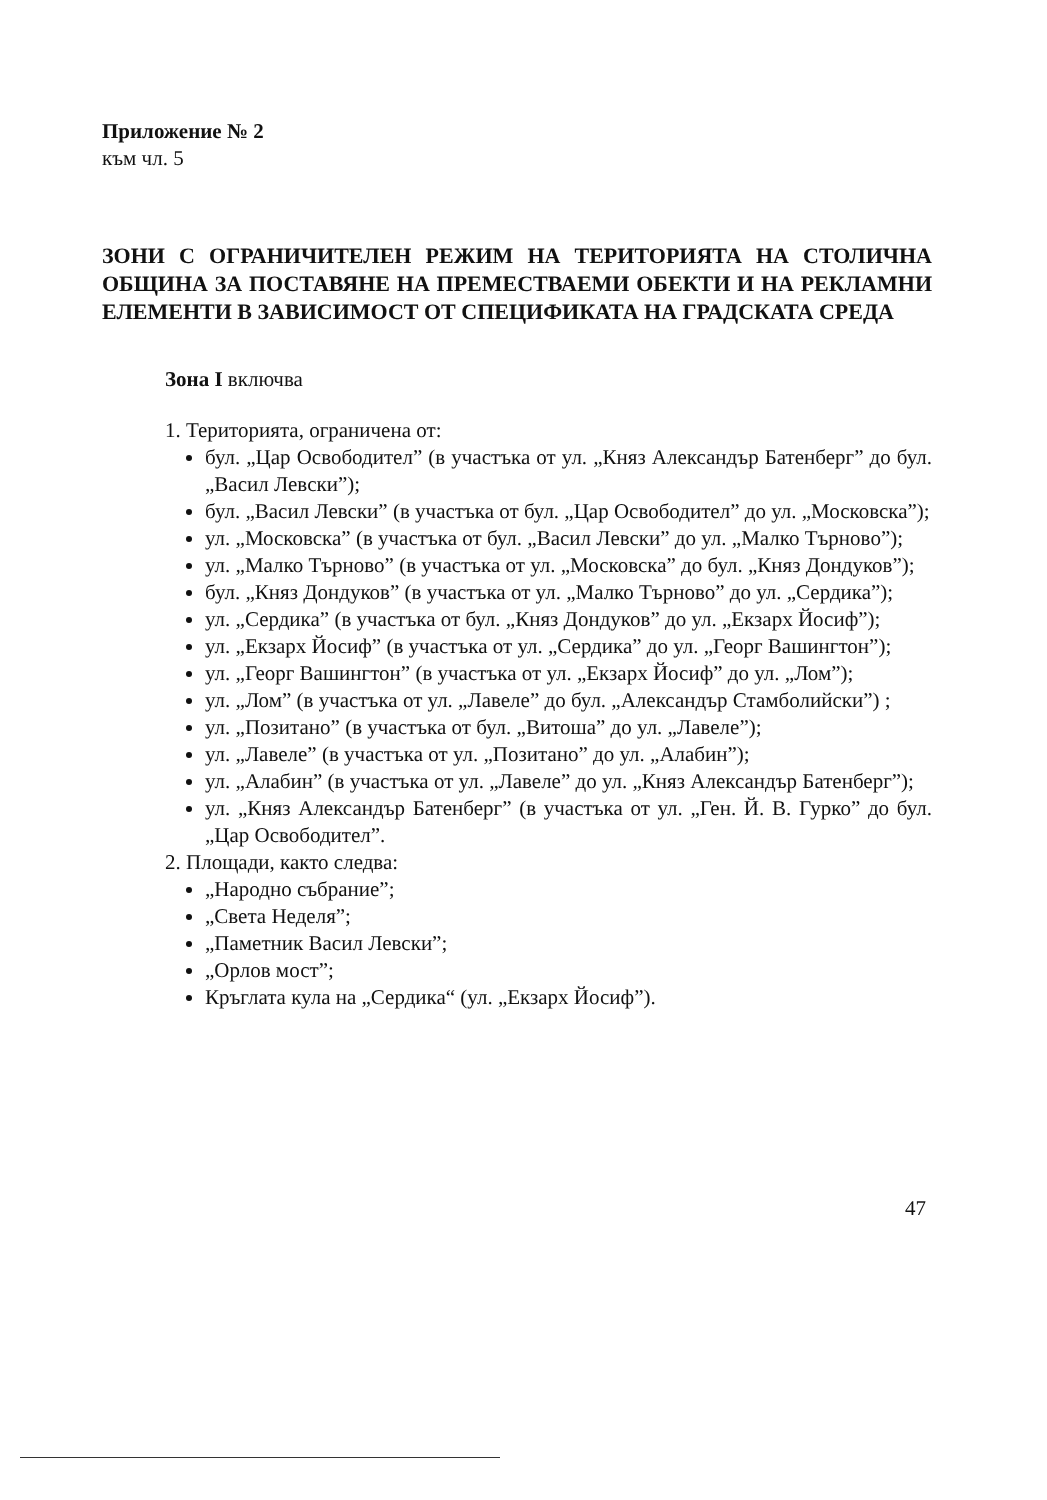Приложение № 2
към чл. 5
ЗОНИ С ОГРАНИЧИТЕЛЕН РЕЖИМ НА ТЕРИТОРИЯТА НА СТОЛИЧНА ОБЩИНА ЗА ПОСТАВЯНЕ НА ПРЕМЕСТВАЕМИ ОБЕКТИ И НА РЕКЛАМНИ ЕЛЕМЕНТИ В ЗАВИСИМОСТ ОТ СПЕЦИФИКАТА НА ГРАДСКАТА СРЕДА
Зона I включва
1. Територията, ограничена от:
бул. „Цар Освободител” (в участъка от ул. „Княз Александър Батенберг” до бул. „Васил Левски”);
бул. „Васил Левски” (в участъка от бул. „Цар Освободител” до ул. „Московска”);
ул. „Московска” (в участъка от бул. „Васил Левски” до ул. „Малко Търново”);
ул. „Малко Търново” (в участъка от ул. „Московска” до бул. „Княз Дондуков”);
бул. „Княз Дондуков” (в участъка от ул. „Малко Търново” до ул. „Сердика”);
ул. „Сердика” (в участъка от бул. „Княз Дондуков” до ул. „Екзарх Йосиф”);
ул. „Екзарх Йосиф” (в участъка от ул. „Сердика” до ул. „Георг Вашингтон”);
ул. „Георг Вашингтон” (в участъка от ул. „Екзарх Йосиф” до ул. „Лом”);
ул. „Лом” (в участъка от ул. „Лавеле” до бул. „Александър Стамболийски”) ;
ул. „Позитано” (в участъка от бул. „Витоша” до ул. „Лавеле”);
ул. „Лавеле” (в участъка от ул. „Позитано” до ул. „Алабин”);
ул. „Алабин” (в участъка от ул. „Лавеле” до ул. „Княз Александър Батенберг”);
ул. „Княз Александър Батенберг” (в участъка от ул. „Ген. Й. В. Гурко” до бул. „Цар Освободител”.
2. Площади, както следва:
„Народно събрание”;
„Света Неделя”;
„Паметник Васил Левски”;
„Орлов мост”;
Кръглата кула на „Сердика“ (ул. „Екзарх Йосиф”).
47